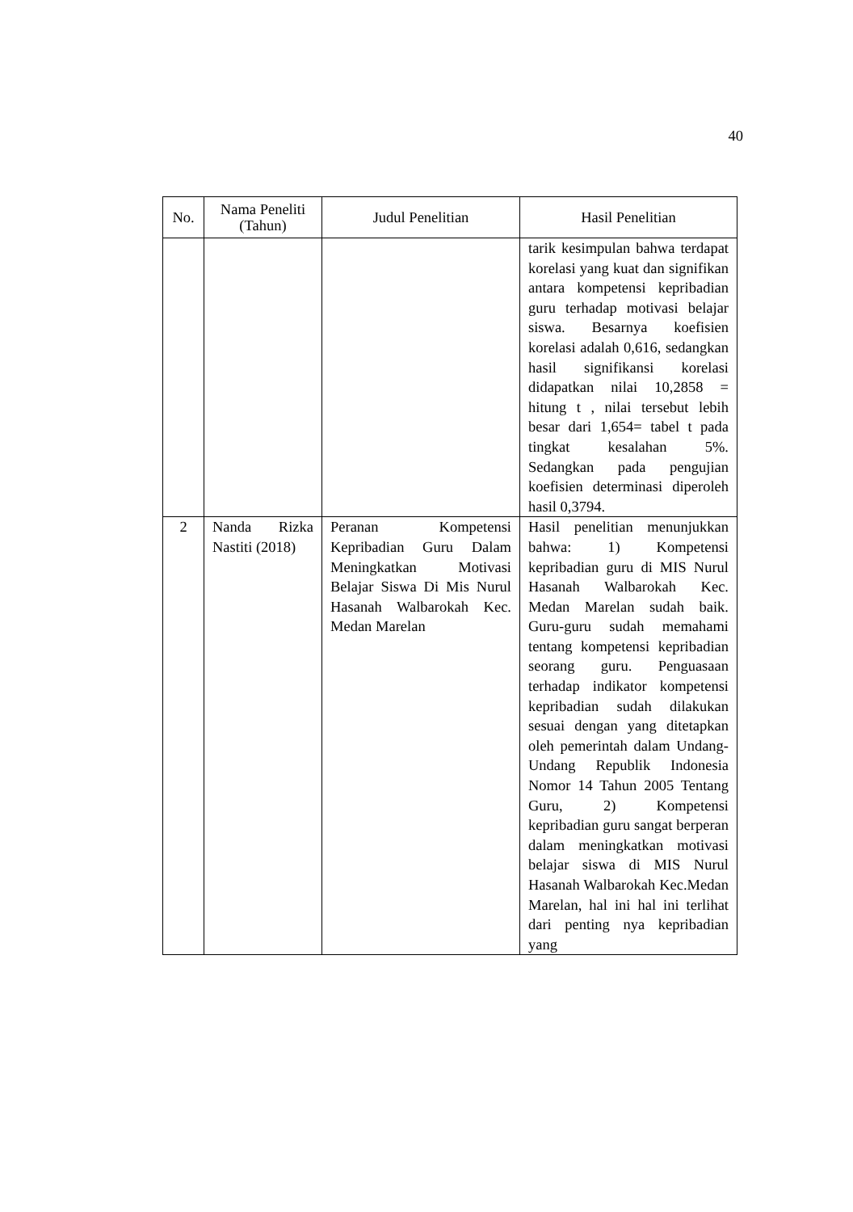40
| No. | Nama Peneliti (Tahun) | Judul Penelitian | Hasil Penelitian |
| --- | --- | --- | --- |
| | | | tarik kesimpulan bahwa terdapat korelasi yang kuat dan signifikan antara kompetensi kepribadian guru terhadap motivasi belajar siswa. Besarnya koefisien korelasi adalah 0,616, sedangkan hasil signifikansi korelasi didapatkan nilai 10,2858 = hitung t , nilai tersebut lebih besar dari 1,654= tabel t pada tingkat kesalahan 5%. Sedangkan pada pengujian koefisien determinasi diperoleh hasil 0,3794. |
| 2 | Nanda Rizka Nastiti (2018) | Peranan Kompetensi Kepribadian Guru Dalam Meningkatkan Motivasi Belajar Siswa Di Mis Nurul Hasanah Walbarokah Kec. Medan Marelan | Hasil penelitian menunjukkan bahwa: 1) Kompetensi kepribadian guru di MIS Nurul Hasanah Walbarokah Kec. Medan Marelan sudah baik. Guru-guru sudah memahami tentang kompetensi kepribadian seorang guru. Penguasaan terhadap indikator kompetensi kepribadian sudah dilakukan sesuai dengan yang ditetapkan oleh pemerintah dalam Undang-Undang Republik Indonesia Nomor 14 Tahun 2005 Tentang Guru, 2) Kompetensi kepribadian guru sangat berperan dalam meningkatkan motivasi belajar siswa di MIS Nurul Hasanah Walbarokah Kec.Medan Marelan, hal ini hal ini terlihat dari penting nya kepribadian yang |